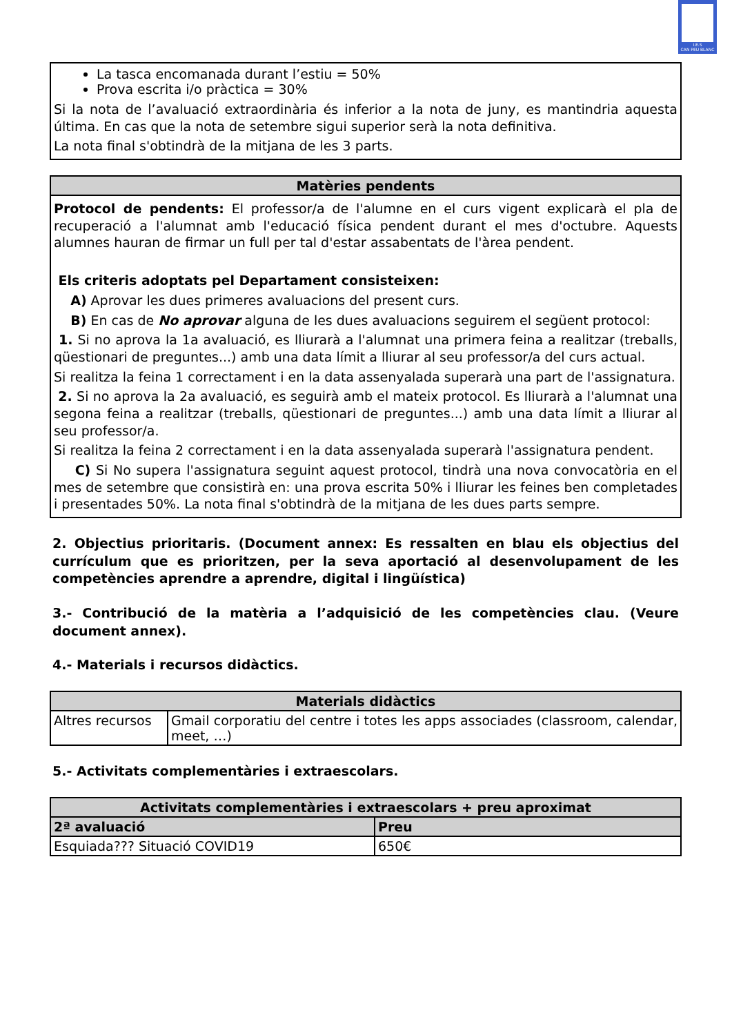I.E.S
CAN PEU BLANC
| La tasca encomanada durant l’estiu = 50% Prova escrita i/o pràctica = 30% Si la nota de l’avaluació extraordinària és inferior a la nota de juny, es mantindria aquesta última. En cas que la nota de setembre sigui superior serà la nota definitiva. La nota final s'obtindrà de la mitjana de les 3 parts. |
| Matèries pendents |
| --- |
| Protocol de pendents: El professor/a de l'alumne en el curs vigent explicarà el pla de recuperació a l'alumnat amb l'educació física pendent durant el mes d'octubre. Aquests alumnes hauran de firmar un full per tal d'estar assabentats de l'àrea pendent. Els criteris adoptats pel Departament consisteixen: A) Aprovar les dues primeres avaluacions del present curs. B) En cas de No aprovar alguna de les dues avaluacions seguirem el següent protocol: 1. Si no aprova la 1a avaluació, es lliurarà a l'alumnat una primera feina a realitzar (treballs, qüestionari de preguntes...) amb una data límit a lliurar al seu professor/a del curs actual. Si realitza la feina 1 correctament i en la data assenyalada superarà una part de l'assignatura. 2. Si no aprova la 2a avaluació, es seguirà amb el mateix protocol. Es lliurarà a l'alumnat una segona feina a realitzar (treballs, qüestionari de preguntes...) amb una data límit a lliurar al seu professor/a. Si realitza la feina 2 correctament i en la data assenyalada superarà l'assignatura pendent. C) Si No supera l'assignatura seguint aquest protocol, tindrà una nova convocatòria en el mes de setembre que consistirà en: una prova escrita 50% i lliurar les feines ben completades i presentades 50%. La nota final s'obtindrà de la mitjana de les dues parts sempre. |
2. Objectius prioritaris. (Document annex: Es ressalten en blau els objectius del currículum que es prioritzen, per la seva aportació al desenvolupament de les competències aprendre a aprendre, digital i lingüística)
3.- Contribució de la matèria a l’adquisició de les competències clau. (Veure document annex).
4.- Materials i recursos didàctics.
| Materials didàctics | |
| --- | --- |
| Altres recursos | Gmail corporatiu del centre i totes les apps associades (classroom, calendar, meet, …) |
5.- Activitats complementàries i extraescolars.
| Activitats complementàries i extraescolars + preu aproximat | |
| --- | --- |
| 2ª avaluació | Preu |
| Esquiada??? Situació COVID19 | 650€ |